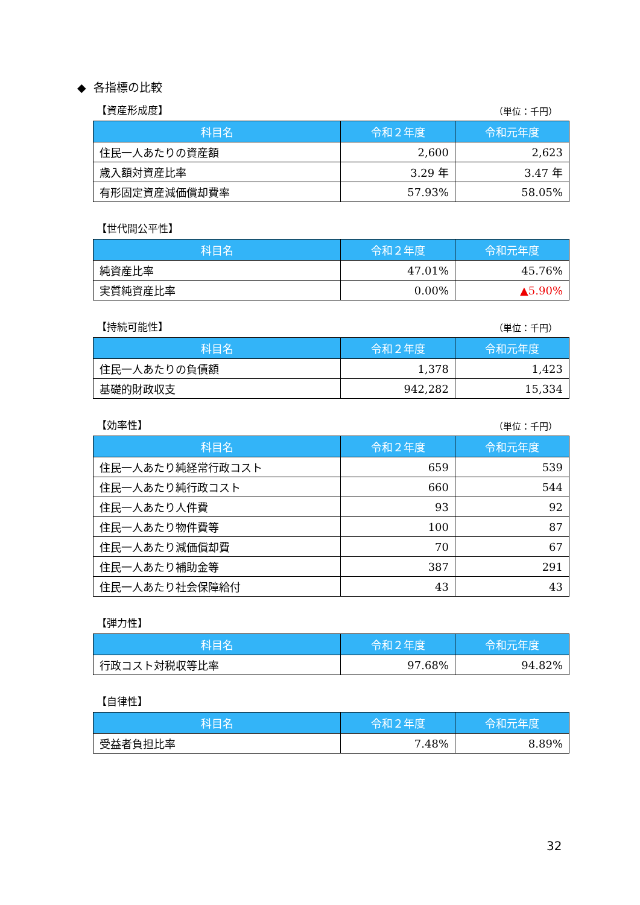◆ 各指標の比較
【資産形成度】 （単位：千円）
| 科目名 | 令和２年度 | 令和元年度 |
| --- | --- | --- |
| 住民一人あたりの資産額 | 2,600 | 2,623 |
| 歳入額対資産比率 | 3.29 年 | 3.47 年 |
| 有形固定資産減価償却費率 | 57.93% | 58.05% |
【世代間公平性】
| 科目名 | 令和２年度 | 令和元年度 |
| --- | --- | --- |
| 純資産比率 | 47.01% | 45.76% |
| 実質純資産比率 | 0.00% | ▲5.90% |
【持続可能性】 （単位：千円）
| 科目名 | 令和２年度 | 令和元年度 |
| --- | --- | --- |
| 住民一人あたりの負債額 | 1,378 | 1,423 |
| 基礎的財政収支 | 942,282 | 15,334 |
【効率性】 （単位：千円）
| 科目名 | 令和２年度 | 令和元年度 |
| --- | --- | --- |
| 住民一人あたり純経常行政コスト | 659 | 539 |
| 住民一人あたり純行政コスト | 660 | 544 |
| 住民一人あたり人件費 | 93 | 92 |
| 住民一人あたり物件費等 | 100 | 87 |
| 住民一人あたり減価償却費 | 70 | 67 |
| 住民一人あたり補助金等 | 387 | 291 |
| 住民一人あたり社会保障給付 | 43 | 43 |
【弾力性】
| 科目名 | 令和２年度 | 令和元年度 |
| --- | --- | --- |
| 行政コスト対税収等比率 | 97.68% | 94.82% |
【自律性】
| 科目名 | 令和２年度 | 令和元年度 |
| --- | --- | --- |
| 受益者負担比率 | 7.48% | 8.89% |
32